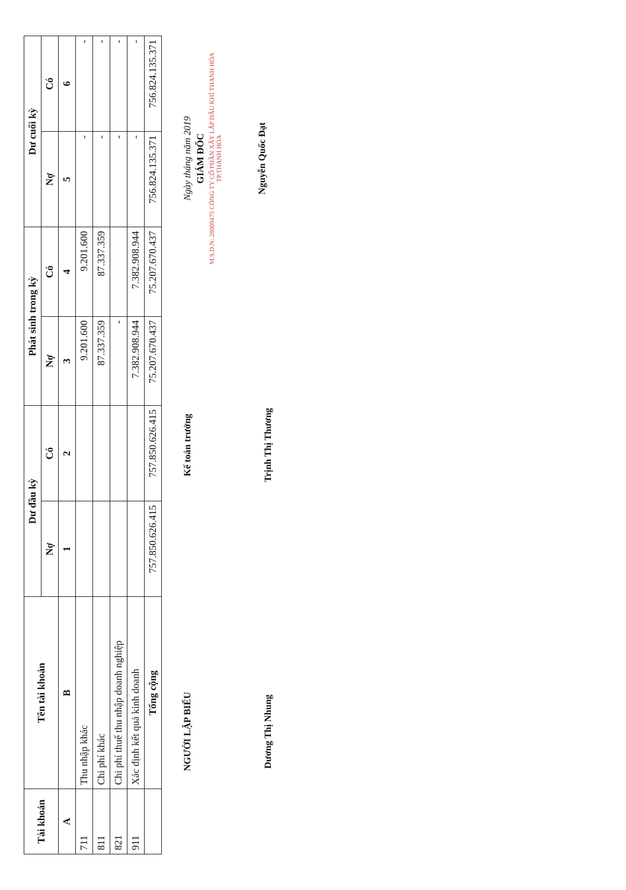| Tài khoản | Tên tài khoản | Dư đầu kỳ | | Phát sinh trong kỳ | | Dư cuối kỳ | |
| --- | --- | --- | --- | --- | --- | --- | --- |
| | | Nợ | Có | Nợ | Có | Nợ | Có |
| A | B | 1 | 2 | 3 | 4 | 5 | 6 |
| 711 | Thu nhập khác | | | 9.201.600 | 9.201.600 | - | - |
| 811 | Chi phí khác | | | 87.337.359 | 87.337.359 | - | - |
| 821 | Chi phí thuế thu nhập doanh nghiệp | | | - | | - | - |
| 911 | Xác định kết quả kinh doanh | | | 7.382.908.944 | 7.382.908.944 | - | - |
| | Tổng cộng | 757.850.626.415 | 757.850.626.415 | 75.207.670.437 | 75.207.670.437 | 756.824.135.371 | 756.824.135.371 |
NGƯỜI LẬP BIỂU
Dương Thị Nhung
Kế toán trưởng
Trịnh Thị Thương
Ngày tháng năm 2019
GIÁM ĐỐC
M.S.D.N: 28009475 CÔNG TY CỔ PHẦN XÂY LẮP DẦU KHÍ THANH HÓA TP.THANH HÓA
Nguyễn Quốc Đạt